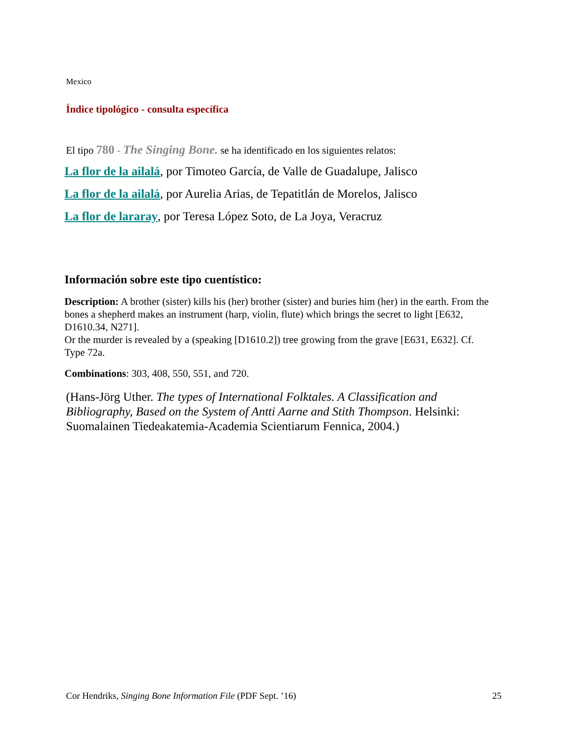Mexico
Índice tipológico - consulta específica
El tipo 780 - The Singing Bone. se ha identificado en los siguientes relatos:
La flor de la ailalá, por Timoteo García, de Valle de Guadalupe, Jalisco
La flor de la ailalá, por Aurelia Arias, de Tepatitlán de Morelos, Jalisco
La flor de lararay, por Teresa López Soto, de La Joya, Veracruz
Información sobre este tipo cuentístico:
Description: A brother (sister) kills his (her) brother (sister) and buries him (her) in the earth. From the bones a shepherd makes an instrument (harp, violin, flute) which brings the secret to light [E632, D1610.34, N271].
Or the murder is revealed by a (speaking [D1610.2]) tree growing from the grave [E631, E632]. Cf. Type 72a.
Combinations: 303, 408, 550, 551, and 720.
(Hans-Jörg Uther. The types of International Folktales. A Classification and Bibliography, Based on the System of Antti Aarne and Stith Thompson. Helsinki: Suomalainen Tiedeakatemia-Academia Scientiarum Fennica, 2004.)
Cor Hendriks, Singing Bone Information File (PDF Sept. ’16) 25